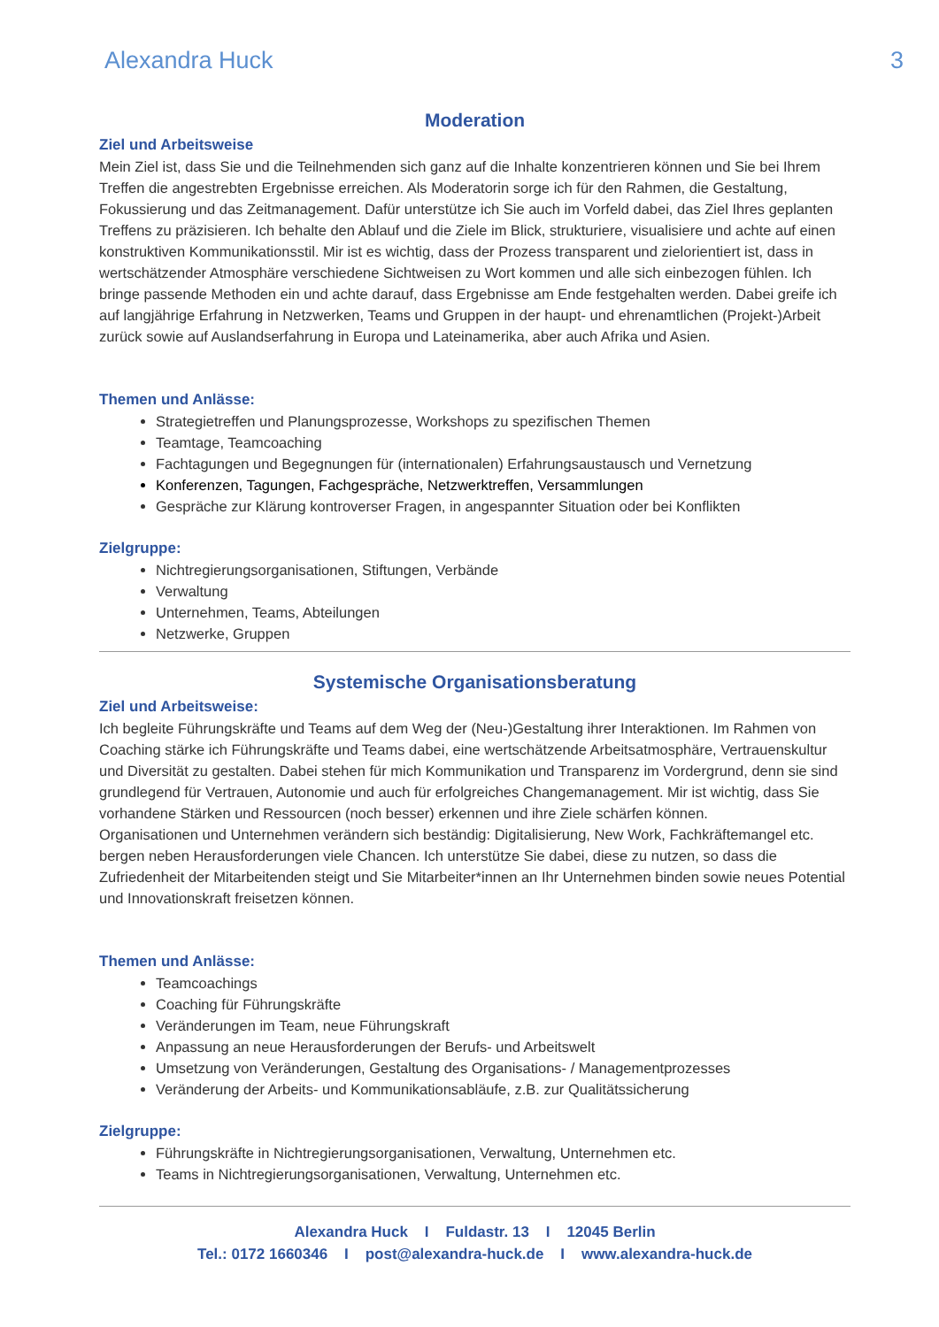Alexandra Huck 3
Moderation
Ziel und Arbeitsweise
Mein Ziel ist, dass Sie und die Teilnehmenden sich ganz auf die Inhalte konzentrieren können und Sie bei Ihrem Treffen die angestrebten Ergebnisse erreichen. Als Moderatorin sorge ich für den Rahmen, die Gestaltung, Fokussierung und das Zeitmanagement. Dafür unterstütze ich Sie auch im Vorfeld dabei, das Ziel Ihres geplanten Treffens zu präzisieren. Ich behalte den Ablauf und die Ziele im Blick, strukturiere, visualisiere und achte auf einen konstruktiven Kommunikationsstil. Mir ist es wichtig, dass der Prozess transparent und zielorientiert ist, dass in wertschätzender Atmosphäre verschiedene Sichtweisen zu Wort kommen und alle sich einbezogen fühlen. Ich bringe passende Methoden ein und achte darauf, dass Ergebnisse am Ende festgehalten werden. Dabei greife ich auf langjährige Erfahrung in Netzwerken, Teams und Gruppen in der haupt- und ehrenamtlichen (Projekt-)Arbeit zurück sowie auf Auslandserfahrung in Europa und Lateinamerika, aber auch Afrika und Asien.
Themen und Anlässe:
Strategietreffen und Planungsprozesse, Workshops zu spezifischen Themen
Teamtage, Teamcoaching
Fachtagungen und Begegnungen für (internationalen) Erfahrungsaustausch und Vernetzung
Konferenzen, Tagungen, Fachgespräche, Netzwerktreffen, Versammlungen
Gespräche zur Klärung kontroverser Fragen, in angespannter Situation oder bei Konflikten
Zielgruppe:
Nichtregierungsorganisationen, Stiftungen, Verbände
Verwaltung
Unternehmen, Teams, Abteilungen
Netzwerke, Gruppen
Systemische Organisationsberatung
Ziel und Arbeitsweise:
Ich begleite Führungskräfte und Teams auf dem Weg der (Neu-)Gestaltung ihrer Interaktionen. Im Rahmen von Coaching stärke ich Führungskräfte und Teams dabei, eine wertschätzende Arbeitsatmosphäre, Vertrauenskultur und Diversität zu gestalten. Dabei stehen für mich Kommunikation und Transparenz im Vordergrund, denn sie sind grundlegend für Vertrauen, Autonomie und auch für erfolgreiches Changemanagement. Mir ist wichtig, dass Sie vorhandene Stärken und Ressourcen (noch besser) erkennen und ihre Ziele schärfen können.
Organisationen und Unternehmen verändern sich beständig: Digitalisierung, New Work, Fachkräftemangel etc. bergen neben Herausforderungen viele Chancen. Ich unterstütze Sie dabei, diese zu nutzen, so dass die Zufriedenheit der Mitarbeitenden steigt und Sie Mitarbeiter*innen an Ihr Unternehmen binden sowie neues Potential und Innovationskraft freisetzen können.
Themen und Anlässe:
Teamcoachings
Coaching für Führungskräfte
Veränderungen im Team, neue Führungskraft
Anpassung an neue Herausforderungen der Berufs- und Arbeitswelt
Umsetzung von Veränderungen, Gestaltung des Organisations- / Managementprozesses
Veränderung der Arbeits- und Kommunikationsabläufe, z.B. zur Qualitätssicherung
Zielgruppe:
Führungskräfte in Nichtregierungsorganisationen, Verwaltung, Unternehmen etc.
Teams in Nichtregierungsorganisationen, Verwaltung, Unternehmen etc.
Alexandra Huck I Fuldastr. 13 I 12045 Berlin
Tel.: 0172 1660346 I post@alexandra-huck.de I www.alexandra-huck.de